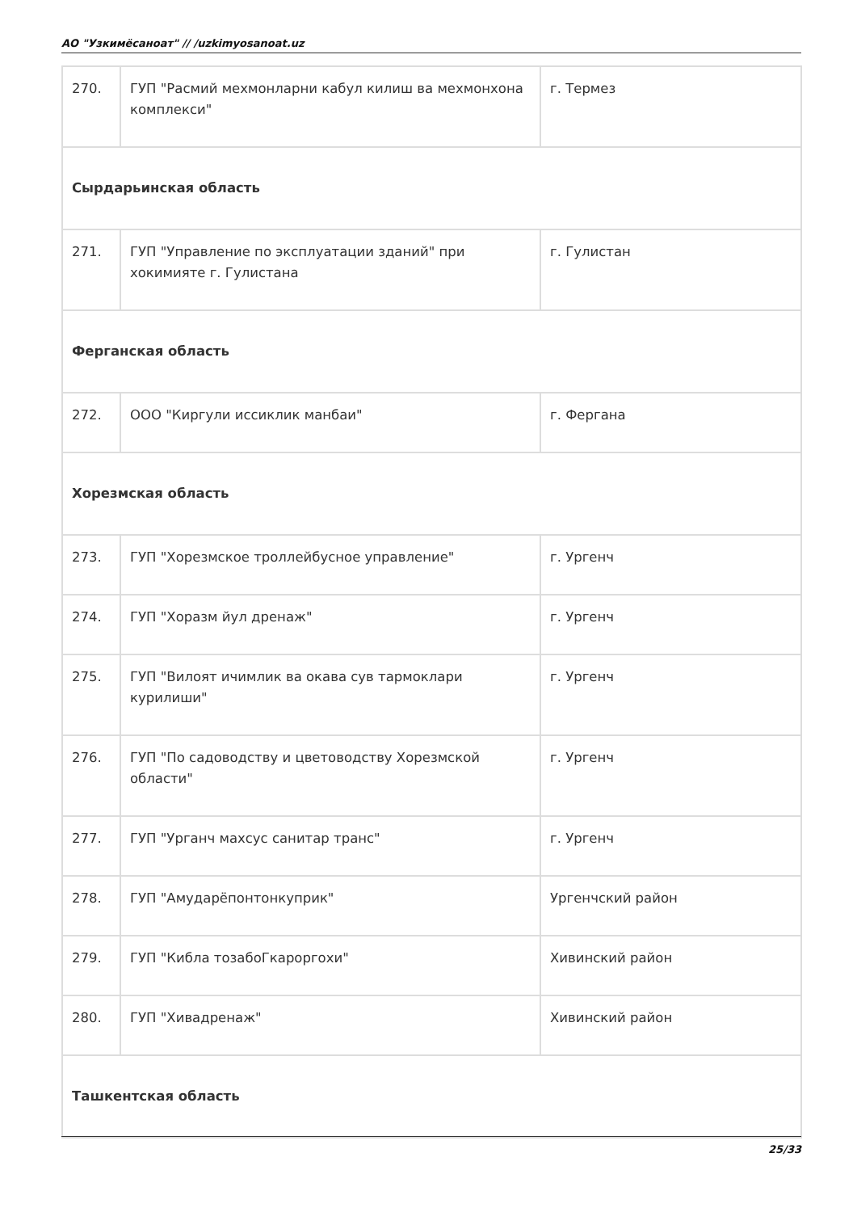АО "Узкимёсаноат" // /uzkimyosanoat.uz
| 270. | ГУП "Расмий мехмонларни кабул килиш ва мехмонхона комплекси" | г. Термез |
| Сырдарьинская область | | |
| 271. | ГУП "Управление по эксплуатации зданий" при хокимияте г. Гулистана | г. Гулистан |
| Ферганская область | | |
| 272. | ООО "Киргули иссиклик манбаи" | г. Фергана |
| Хорезмская область | | |
| 273. | ГУП "Хорезмское троллейбусное управление" | г. Ургенч |
| 274. | ГУП "Хоразм йул дренаж" | г. Ургенч |
| 275. | ГУП "Вилоят ичимлик ва окава сув тармоклари курилиши" | г. Ургенч |
| 276. | ГУП "По садоводству и цветоводству Хорезмской области" | г. Ургенч |
| 277. | ГУП "Урганч махсус санитар транс" | г. Ургенч |
| 278. | ГУП "Амударёпонтонкуприк" | Ургенчский район |
| 279. | ГУП "Кибла тозабоГкароргохи" | Хивинский район |
| 280. | ГУП "Хивадренаж" | Хивинский район |
| Ташкентская область | | |
25/33